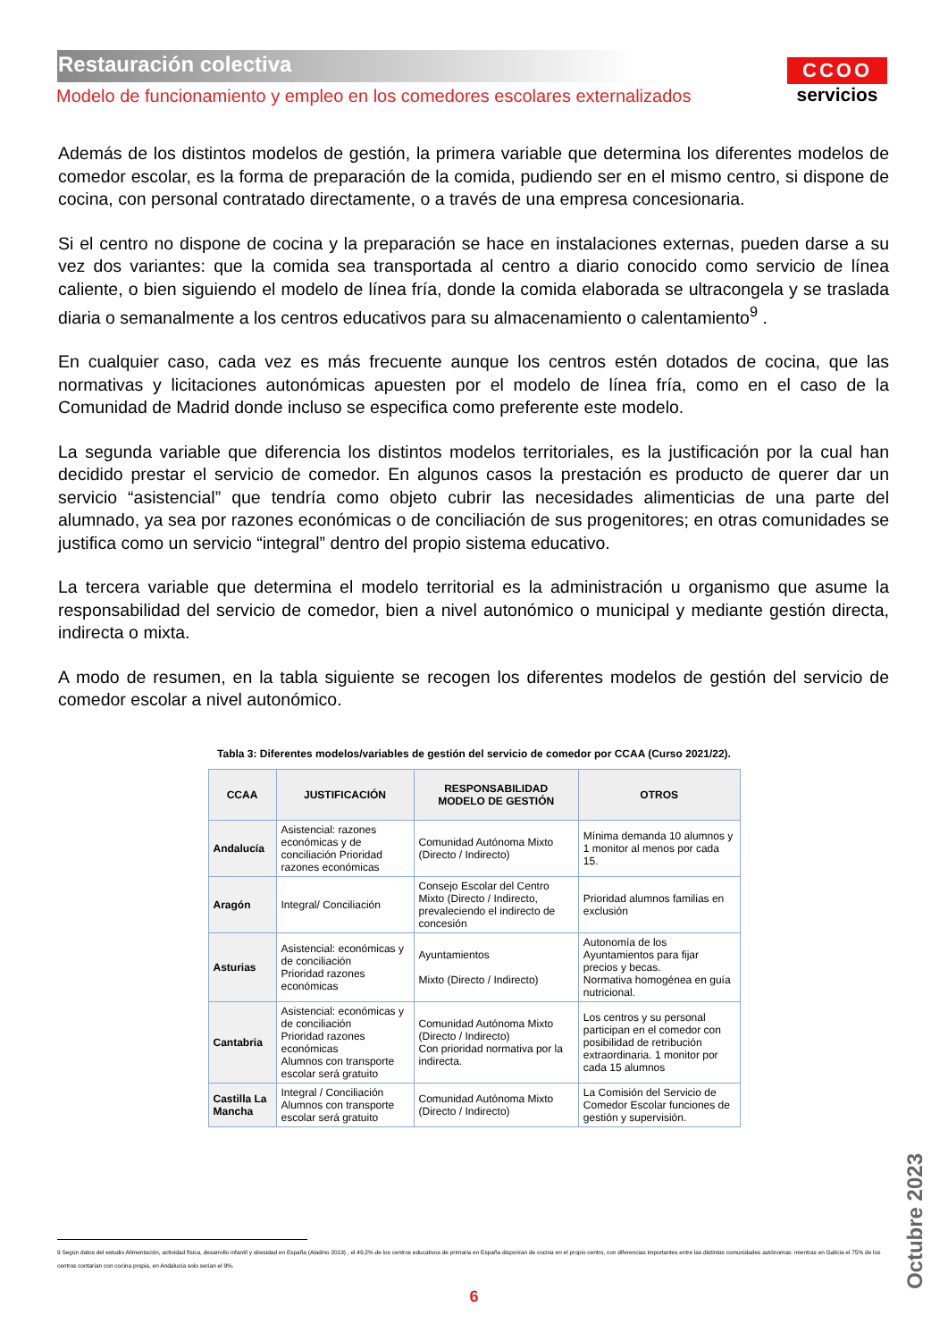Restauración colectiva
Modelo de funcionamiento y empleo en los comedores escolares externalizados
CCOO
servicios
Además de los distintos modelos de gestión, la primera variable que determina los diferentes modelos de comedor escolar, es la forma de preparación de la comida, pudiendo ser en el mismo centro, si dispone de cocina, con personal contratado directamente, o a través de una empresa concesionaria.
Si el centro no dispone de cocina y la preparación se hace en instalaciones externas, pueden darse a su vez dos variantes: que la comida sea transportada al centro a diario conocido como servicio de línea caliente, o bien siguiendo el modelo de línea fría, donde la comida elaborada se ultracongela y se traslada diaria o semanalmente a los centros educativos para su almacenamiento o calentamiento<sup>9</sup> .
En cualquier caso, cada vez es más frecuente aunque los centros estén dotados de cocina, que las normativas y licitaciones autonómicas apuesten por el modelo de línea fría, como en el caso de la Comunidad de Madrid donde incluso se especifica como preferente este modelo.
La segunda variable que diferencia los distintos modelos territoriales, es la justificación por la cual han decidido prestar el servicio de comedor. En algunos casos la prestación es producto de querer dar un servicio “asistencial” que tendría como objeto cubrir las necesidades alimenticias de una parte del alumnado, ya sea por razones económicas o de conciliación de sus progenitores; en otras comunidades se justifica como un servicio “integral” dentro del propio sistema educativo.
La tercera variable que determina el modelo territorial es la administración u organismo que asume la responsabilidad del servicio de comedor, bien a nivel autonómico o municipal y mediante gestión directa, indirecta o mixta.
A modo de resumen, en la tabla siguiente se recogen los diferentes modelos de gestión del servicio de comedor escolar a nivel autonómico.
Tabla 3: Diferentes modelos/variables de gestión del servicio de comedor por CCAA (Curso 2021/22).
| CCAA | JUSTIFICACIÓN | RESPONSABILIDAD MODELO DE GESTIÓN | OTROS |
| --- | --- | --- | --- |
| Andalucía | Asistencial: razones económicas y de conciliación Prioridad razones económicas | Comunidad Autónoma Mixto (Directo / Indirecto) | Mínima demanda 10 alumnos y 1 monitor al menos por cada 15. |
| Aragón | Integral/ Conciliación | Consejo Escolar del Centro Mixto (Directo / Indirecto, prevaleciendo el indirecto de concesión | Prioridad alumnos familias en exclusión |
| Asturias | Asistencial: económicas y de conciliación Prioridad razones económicas | Ayuntamientos Mixto (Directo / Indirecto) | Autonomía de los Ayuntamientos para fijar precios y becas. Normativa homogénea en guía nutricional. |
| Cantabria | Asistencial: económicas y de conciliación Prioridad razones económicas Alumnos con transporte escolar será gratuito | Comunidad Autónoma Mixto (Directo / Indirecto) Con prioridad normativa por la indirecta. | Los centros y su personal participan en el comedor con posibilidad de retribución extraordinaria. 1 monitor por cada 15 alumnos |
| Castilla La Mancha | Integral / Conciliación Alumnos con transporte escolar será gratuito | Comunidad Autónoma Mixto (Directo / Indirecto) | La Comisión del Servicio de Comedor Escolar funciones de gestión y supervisión. |
9 Según datos del estudio Alimentación, actividad física, desarrollo infantil y obesidad en España (Aladino 2019) , el 49,2% de los centros educativos de primaria en España disponían de cocina en el propio centro, con diferencias importantes entre las distintas comunidades autónomas: mientras en Galicia el 75% de los centros contarían con cocina propia, en Andalucía solo serían el 9%.
6
Octubre 2023